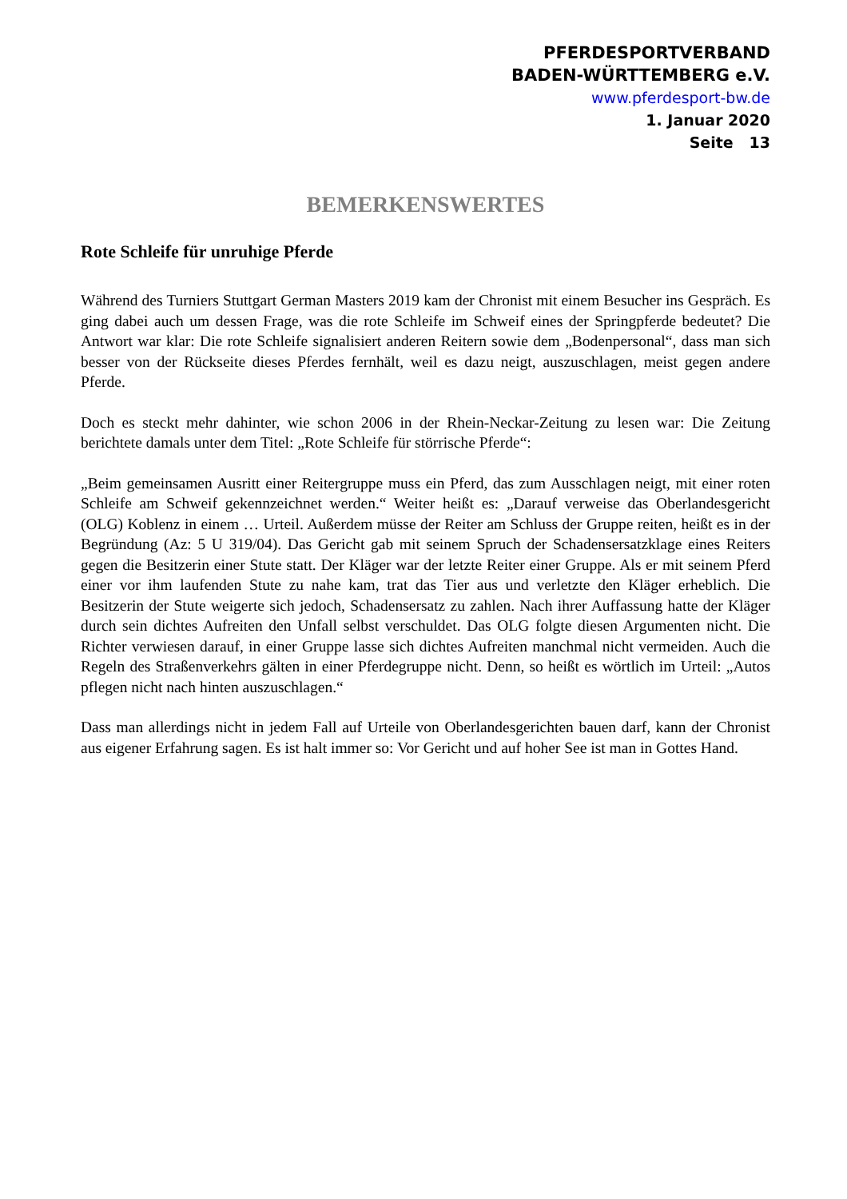PFERDESPORTVERBAND
BADEN-WÜRTTEMBERG e.V.
www.pferdesport-bw.de
1. Januar 2020
Seite 13
BEMERKENSWERTES
Rote Schleife für unruhige Pferde
Während des Turniers Stuttgart German Masters 2019 kam der Chronist mit einem Besucher ins Gespräch. Es ging dabei auch um dessen Frage, was die rote Schleife im Schweif eines der Springpferde bedeutet? Die Antwort war klar: Die rote Schleife signalisiert anderen Reitern sowie dem „Bodenpersonal“, dass man sich besser von der Rückseite dieses Pferdes fernhält, weil es dazu neigt, auszuschlagen, meist gegen andere Pferde.
Doch es steckt mehr dahinter, wie schon 2006 in der Rhein-Neckar-Zeitung zu lesen war: Die Zeitung berichtete damals unter dem Titel: „Rote Schleife für störrische Pferde“:
„Beim gemeinsamen Ausritt einer Reitergruppe muss ein Pferd, das zum Ausschlagen neigt, mit einer roten Schleife am Schweif gekennzeichnet werden.“ Weiter heißt es: „Darauf verweise das Oberlandesgericht (OLG) Koblenz in einem … Urteil. Außerdem müsse der Reiter am Schluss der Gruppe reiten, heißt es in der Begründung (Az: 5 U 319/04). Das Gericht gab mit seinem Spruch der Schadensersatzklage eines Reiters gegen die Besitzerin einer Stute statt. Der Kläger war der letzte Reiter einer Gruppe. Als er mit seinem Pferd einer vor ihm laufenden Stute zu nahe kam, trat das Tier aus und verletzte den Kläger erheblich. Die Besitzerin der Stute weigerte sich jedoch, Schadensersatz zu zahlen. Nach ihrer Auffassung hatte der Kläger durch sein dichtes Aufreiten den Unfall selbst verschuldet. Das OLG folgte diesen Argumenten nicht. Die Richter verwiesen darauf, in einer Gruppe lasse sich dichtes Aufreiten manchmal nicht vermeiden. Auch die Regeln des Straßenverkehrs gälten in einer Pferdegruppe nicht. Denn, so heißt es wörtlich im Urteil: „Autos pflegen nicht nach hinten auszuschlagen.“
Dass man allerdings nicht in jedem Fall auf Urteile von Oberlandesgerichten bauen darf, kann der Chronist aus eigener Erfahrung sagen. Es ist halt immer so: Vor Gericht und auf hoher See ist man in Gottes Hand.